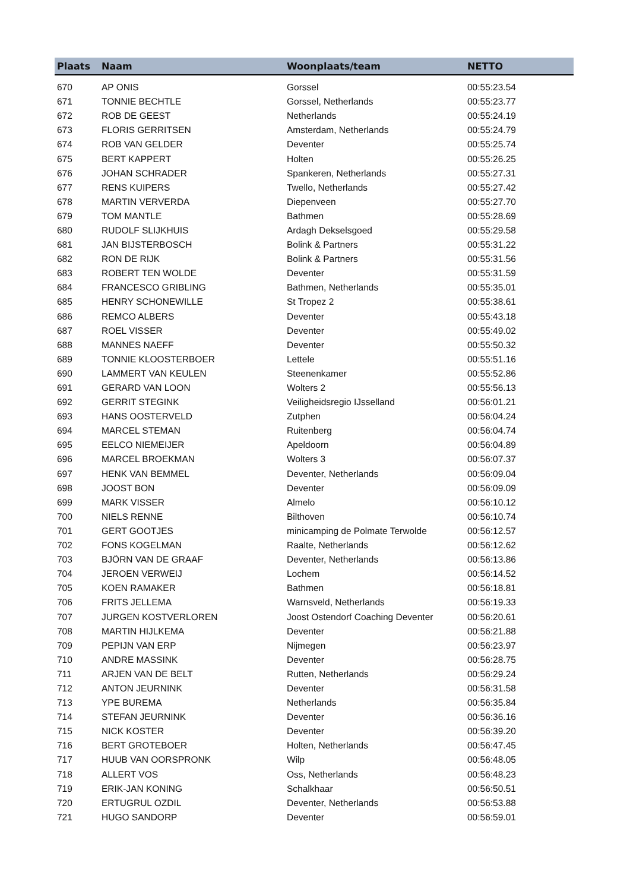| Plaats | Naam | Woonplaats/team | NETTO |
| --- | --- | --- | --- |
| 670 | AP ONIS | Gorssel | 00:55:23.54 |
| 671 | TONNIE BECHTLE | Gorssel, Netherlands | 00:55:23.77 |
| 672 | ROB DE GEEST | Netherlands | 00:55:24.19 |
| 673 | FLORIS GERRITSEN | Amsterdam, Netherlands | 00:55:24.79 |
| 674 | ROB VAN GELDER | Deventer | 00:55:25.74 |
| 675 | BERT KAPPERT | Holten | 00:55:26.25 |
| 676 | JOHAN SCHRADER | Spankeren, Netherlands | 00:55:27.31 |
| 677 | RENS KUIPERS | Twello, Netherlands | 00:55:27.42 |
| 678 | MARTIN VERVERDA | Diepenveen | 00:55:27.70 |
| 679 | TOM MANTLE | Bathmen | 00:55:28.69 |
| 680 | RUDOLF SLIJKHUIS | Ardagh Dekselsgoed | 00:55:29.58 |
| 681 | JAN BIJSTERBOSCH | Bolink & Partners | 00:55:31.22 |
| 682 | RON DE RIJK | Bolink & Partners | 00:55:31.56 |
| 683 | ROBERT TEN WOLDE | Deventer | 00:55:31.59 |
| 684 | FRANCESCO GRIBLING | Bathmen, Netherlands | 00:55:35.01 |
| 685 | HENRY SCHONEWILLE | St Tropez 2 | 00:55:38.61 |
| 686 | REMCO ALBERS | Deventer | 00:55:43.18 |
| 687 | ROEL VISSER | Deventer | 00:55:49.02 |
| 688 | MANNES NAEFF | Deventer | 00:55:50.32 |
| 689 | TONNIE KLOOSTERBOER | Lettele | 00:55:51.16 |
| 690 | LAMMERT VAN KEULEN | Steenenkamer | 00:55:52.86 |
| 691 | GERARD VAN LOON | Wolters 2 | 00:55:56.13 |
| 692 | GERRIT STEGINK | Veiligheidsregio IJsselland | 00:56:01.21 |
| 693 | HANS OOSTERVELD | Zutphen | 00:56:04.24 |
| 694 | MARCEL STEMAN | Ruitenberg | 00:56:04.74 |
| 695 | EELCO NIEMEIJER | Apeldoorn | 00:56:04.89 |
| 696 | MARCEL BROEKMAN | Wolters 3 | 00:56:07.37 |
| 697 | HENK VAN BEMMEL | Deventer, Netherlands | 00:56:09.04 |
| 698 | JOOST BON | Deventer | 00:56:09.09 |
| 699 | MARK VISSER | Almelo | 00:56:10.12 |
| 700 | NIELS RENNE | Bilthoven | 00:56:10.74 |
| 701 | GERT GOOTJES | minicamping de Polmate Terwolde | 00:56:12.57 |
| 702 | FONS KOGELMAN | Raalte, Netherlands | 00:56:12.62 |
| 703 | BJÖRN VAN DE GRAAF | Deventer, Netherlands | 00:56:13.86 |
| 704 | JEROEN VERWEIJ | Lochem | 00:56:14.52 |
| 705 | KOEN RAMAKER | Bathmen | 00:56:18.81 |
| 706 | FRITS JELLEMA | Warnsveld, Netherlands | 00:56:19.33 |
| 707 | JURGEN KOSTVERLOREN | Joost Ostendorf Coaching Deventer | 00:56:20.61 |
| 708 | MARTIN HIJLKEMA | Deventer | 00:56:21.88 |
| 709 | PEPIJN VAN ERP | Nijmegen | 00:56:23.97 |
| 710 | ANDRE MASSINK | Deventer | 00:56:28.75 |
| 711 | ARJEN VAN DE BELT | Rutten, Netherlands | 00:56:29.24 |
| 712 | ANTON JEURNINK | Deventer | 00:56:31.58 |
| 713 | YPE BUREMA | Netherlands | 00:56:35.84 |
| 714 | STEFAN JEURNINK | Deventer | 00:56:36.16 |
| 715 | NICK KOSTER | Deventer | 00:56:39.20 |
| 716 | BERT GROTEBOER | Holten, Netherlands | 00:56:47.45 |
| 717 | HUUB VAN OORSPRONK | Wilp | 00:56:48.05 |
| 718 | ALLERT VOS | Oss, Netherlands | 00:56:48.23 |
| 719 | ERIK-JAN KONING | Schalkhaar | 00:56:50.51 |
| 720 | ERTUGRUL OZDIL | Deventer, Netherlands | 00:56:53.88 |
| 721 | HUGO SANDORP | Deventer | 00:56:59.01 |